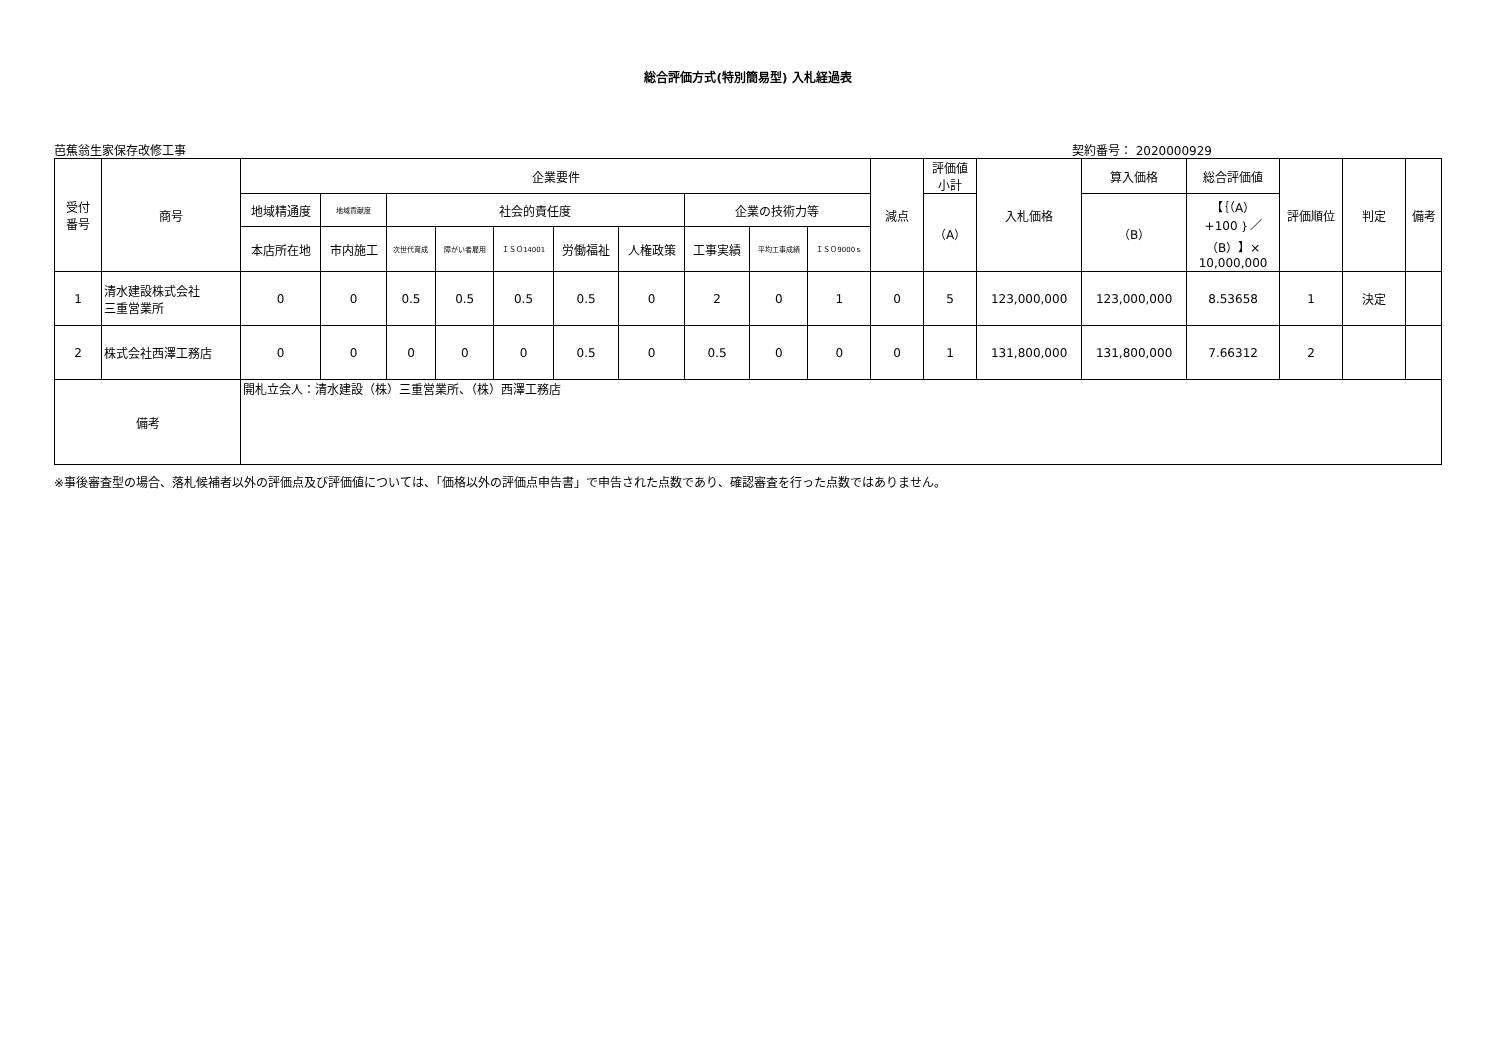総合評価方式(特別簡易型) 入札経過表
芭蕉翁生家保存改修工事 契約番号： 2020000929
| 受付 番号 | 商号 | 企業要件 | | | | | | | | | | 減点 | 評価値 小計 | 入札価格 | 算入価格 | 総合評価値 | 評価順位 | 判定 | 備考 |
| --- | --- | --- | --- | --- | --- | --- | --- | --- | --- | --- | --- | --- | --- | --- | --- | --- | --- | --- | --- |
| | | 地域精通度 | 地域貢献度 | 社会的責任度 | | | | | 企業の技術力等 | | | | （A） | | （B） | 【｛（A） +100｝／ （B）】× 10,000,000 | | | |
| | | 本店所在地 | 市内施工 | 次世代育成 | 障がい者雇用 | ＩＳＯ14001 | 労働福祉 | 人権政策 | 工事実績 | 平均工事成績 | ＩＳＯ9000ｓ | | | | | | | | |
| 1 | 清水建設株式会社 三重営業所 | 0 | 0 | 0.5 | 0.5 | 0.5 | 0.5 | 0 | 2 | 0 | 1 | 0 | 5 | 123,000,000 | 123,000,000 | 8.53658 | 1 | 決定 | |
| 2 | 株式会社西澤工務店 | 0 | 0 | 0 | 0 | 0 | 0.5 | 0 | 0.5 | 0 | 0 | 0 | 1 | 131,800,000 | 131,800,000 | 7.66312 | 2 | | |
| 備考 | | 開札立会人：清水建設（株）三重営業所、（株）西澤工務店 | | | | | | | | | | | | | | | | | |
※事後審査型の場合、落札候補者以外の評価点及び評価値については、「価格以外の評価点申告書」で申告された点数であり、確認審査を行った点数ではありません。